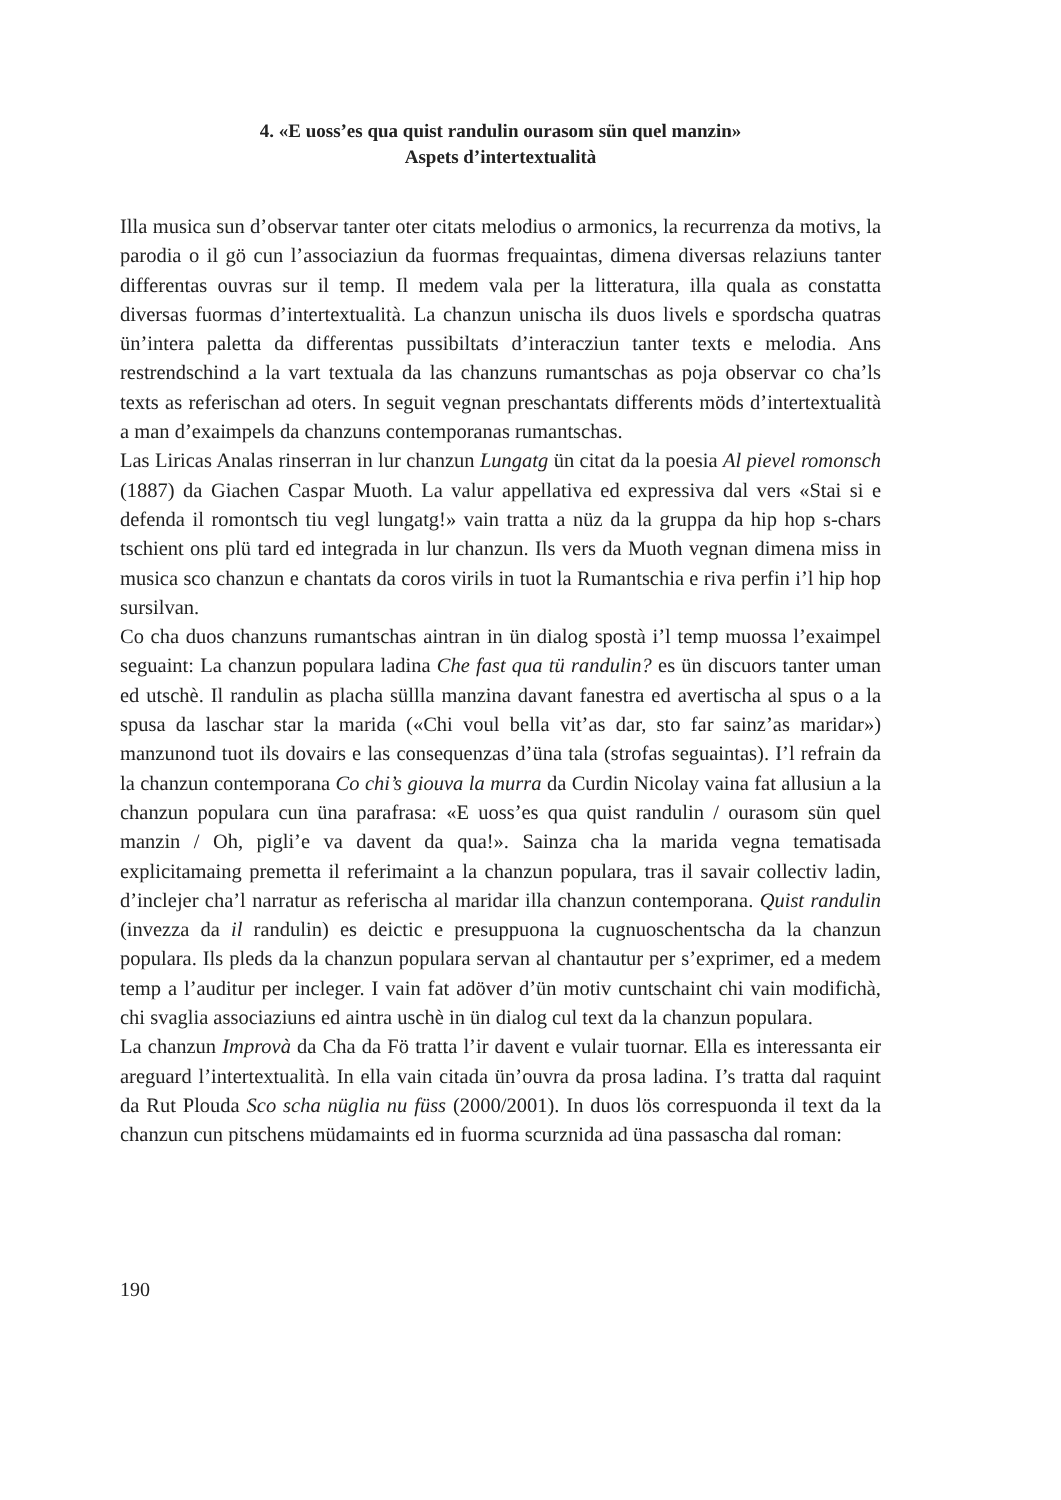4. «E uoss’es qua quist randulin ourasom sün quel manzin»
Aspets d’intertextualità
Illa musica sun d’observar tanter oter citats melodius o armonics, la recurrenza da motivs, la parodia o il gö cun l’associaziun da fuormas frequaintas, dimena diversas relaziuns tanter differentas ouvras sur il temp. Il medem vala per la litteratura, illa quala as constatta diversas fuormas d’intertextualità. La chanzun unischa ils duos livels e spordscha quatras ün’intera paletta da differentas pussibiltats d’interacziun tanter texts e melodia. Ans restrendschind a la vart textuala da las chanzuns rumantschas as poja observar co cha’ls texts as referischan ad oters. In seguit vegnan preschantats differents möds d’intertextualità a man d’exaimpels da chanzuns contemporanas rumantschas.
Las Liricas Analas rinserran in lur chanzun Lungatg ün citat da la poesia Al pievel romonsch (1887) da Giachen Caspar Muoth. La valur appellativa ed expressiva dal vers «Stai si e defenda il romontsch tiu vegl lungatg!» vain tratta a nüz da la gruppa da hip hop s-chars tschient ons plü tard ed integrada in lur chanzun. Ils vers da Muoth vegnan dimena miss in musica sco chanzun e chantats da coros virils in tuot la Rumantschia e riva perfin i’l hip hop sursilvan.
Co cha duos chanzuns rumantschas aintran in ün dialog spostà i’l temp muossa l’exaimpel seguaint: La chanzun populara ladina Che fast qua tü randulin? es ün discuors tanter uman ed utschè. Il randulin as placha süllla manzina davant fanestra ed avertischa al spus o a la spusa da laschar star la marida («Chi voul bella vit’as dar, sto far sainz’as maridar») manzunond tuot ils dovairs e las consequenzas d’üna tala (strofas seguaintas). I’l refrain da la chanzun contemporana Co chi’s giouva la murra da Curdin Nicolay vaina fat allusiun a la chanzun populara cun üna parafrasa: «E uoss’es qua quist randulin / ourasom sün quel manzin / Oh, pigli’e va davent da qua!». Sainza cha la marida vegna tematisada explicitamaing premetta il referimaint a la chanzun populara, tras il savair collectiv ladin, d’inclejer cha’l narratur as referischa al maridar illa chanzun contemporana. Quist randulin (invezza da il randulin) es deictic e presuppuona la cugnuoschentscha da la chanzun populara. Ils pleds da la chanzun populara servan al chantautur per s’exprimer, ed a medem temp a l’auditur per incleger. I vain fat adöver d’ün motiv cuntschaint chi vain modifichà, chi svaglia associaziuns ed aintra uschè in ün dialog cul text da la chanzun populara.
La chanzun Improvà da Cha da Fö tratta l’ir davent e vulair tuornar. Ella es interessanta eir areguard l’intertextualità. In ella vain citada ün’ouvra da prosa ladina. I’s tratta dal raquint da Rut Plouda Sco scha nüglia nu füss (2000/2001). In duos lös correspuonda il text da la chanzun cun pitschens müdamaints ed in fuorma scurznida ad üna passascha dal roman:
190